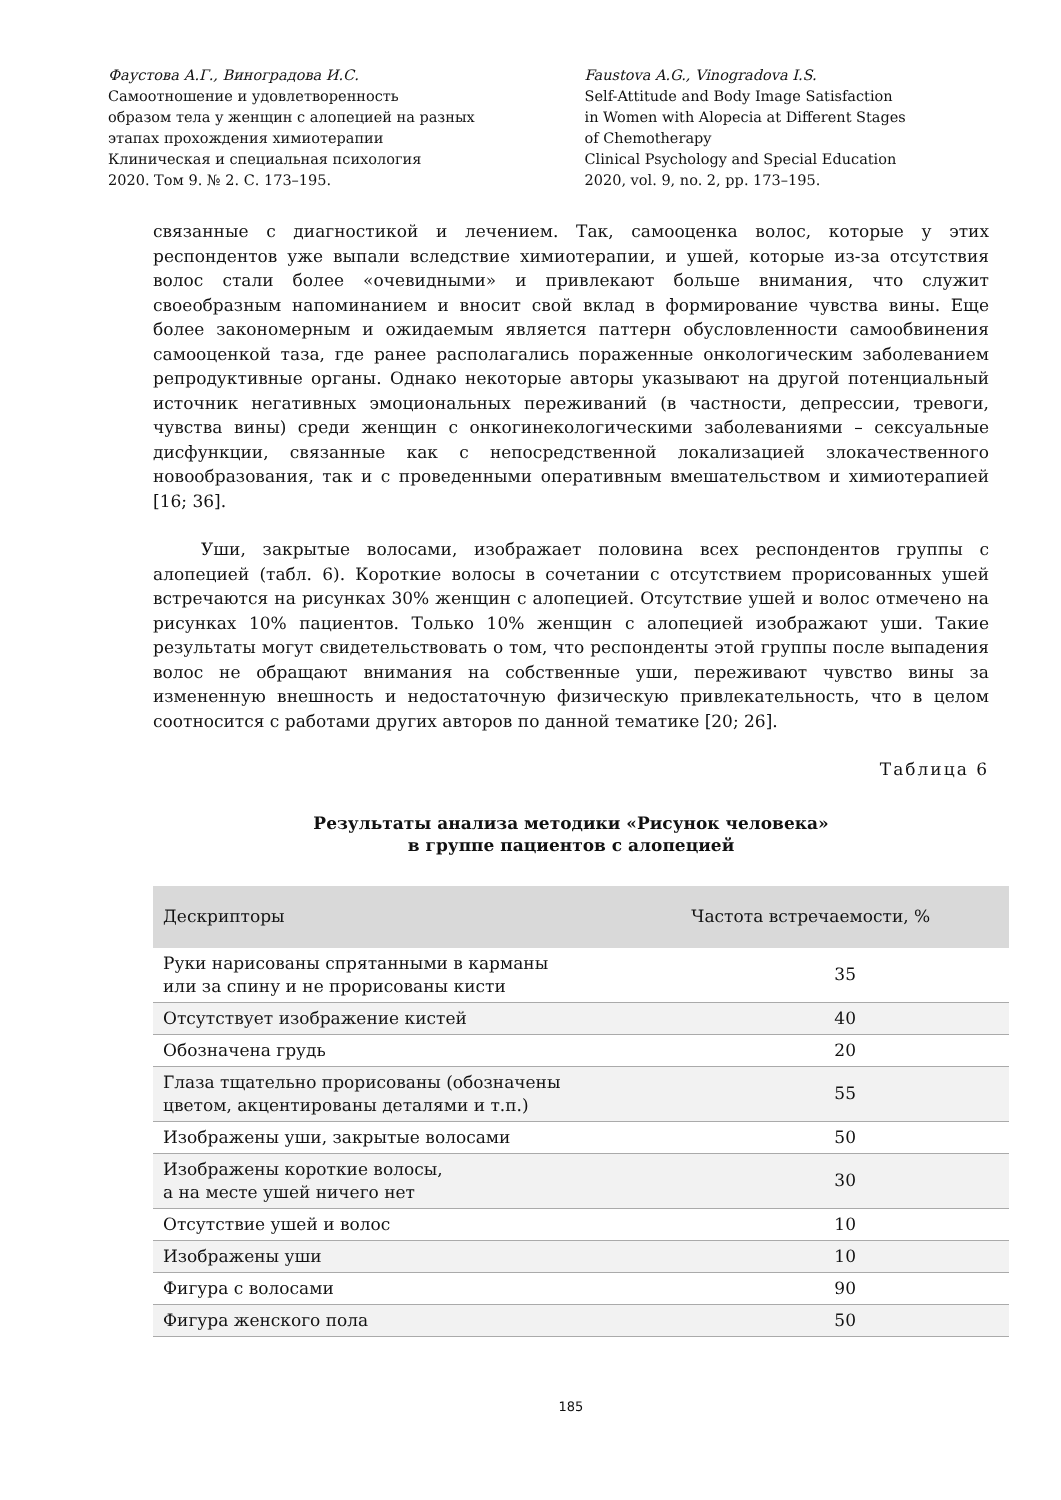Фаустова А.Г., Виноградова И.С.
Самоотношение и удовлетворенность
образом тела у женщин с алопецией на разных
этапах прохождения химиотерапии
Клиническая и специальная психология
2020. Том 9. № 2. С. 173–195.
Faustova A.G., Vinogradova I.S.
Self-Attitude and Body Image Satisfaction
in Women with Alopecia at Different Stages
of Chemotherapy
Clinical Psychology and Special Education
2020, vol. 9, no. 2, pp. 173–195.
связанные с диагностикой и лечением. Так, самооценка волос, которые у этих респондентов уже выпали вследствие химиотерапии, и ушей, которые из-за отсутствия волос стали более «очевидными» и привлекают больше внимания, что служит своеобразным напоминанием и вносит свой вклад в формирование чувства вины. Еще более закономерным и ожидаемым является паттерн обусловленности самообвинения самооценкой таза, где ранее располагались пораженные онкологическим заболеванием репродуктивные органы. Однако некоторые авторы указывают на другой потенциальный источник негативных эмоциональных переживаний (в частности, депрессии, тревоги, чувства вины) среди женщин с онкогинекологическими заболеваниями – сексуальные дисфункции, связанные как с непосредственной локализацией злокачественного новообразования, так и с проведенными оперативным вмешательством и химиотерапией [16; 36].
Уши, закрытые волосами, изображает половина всех респондентов группы с алопецией (табл. 6). Короткие волосы в сочетании с отсутствием прорисованных ушей встречаются на рисунках 30% женщин с алопецией. Отсутствие ушей и волос отмечено на рисунках 10% пациентов. Только 10% женщин с алопецией изображают уши. Такие результаты могут свидетельствовать о том, что респонденты этой группы после выпадения волос не обращают внимания на собственные уши, переживают чувство вины за измененную внешность и недостаточную физическую привлекательность, что в целом соотносится с работами других авторов по данной тематике [20; 26].
Таблица 6
Результаты анализа методики «Рисунок человека»
в группе пациентов с алопецией
| Дескрипторы | Частота встречаемости, % |
| --- | --- |
| Руки нарисованы спрятанными в карманы или за спину и не прорисованы кисти | 35 |
| Отсутствует изображение кистей | 40 |
| Обозначена грудь | 20 |
| Глаза тщательно прорисованы (обозначены цветом, акцентированы деталями и т.п.) | 55 |
| Изображены уши, закрытые волосами | 50 |
| Изображены короткие волосы, а на месте ушей ничего нет | 30 |
| Отсутствие ушей и волос | 10 |
| Изображены уши | 10 |
| Фигура с волосами | 90 |
| Фигура женского пола | 50 |
185